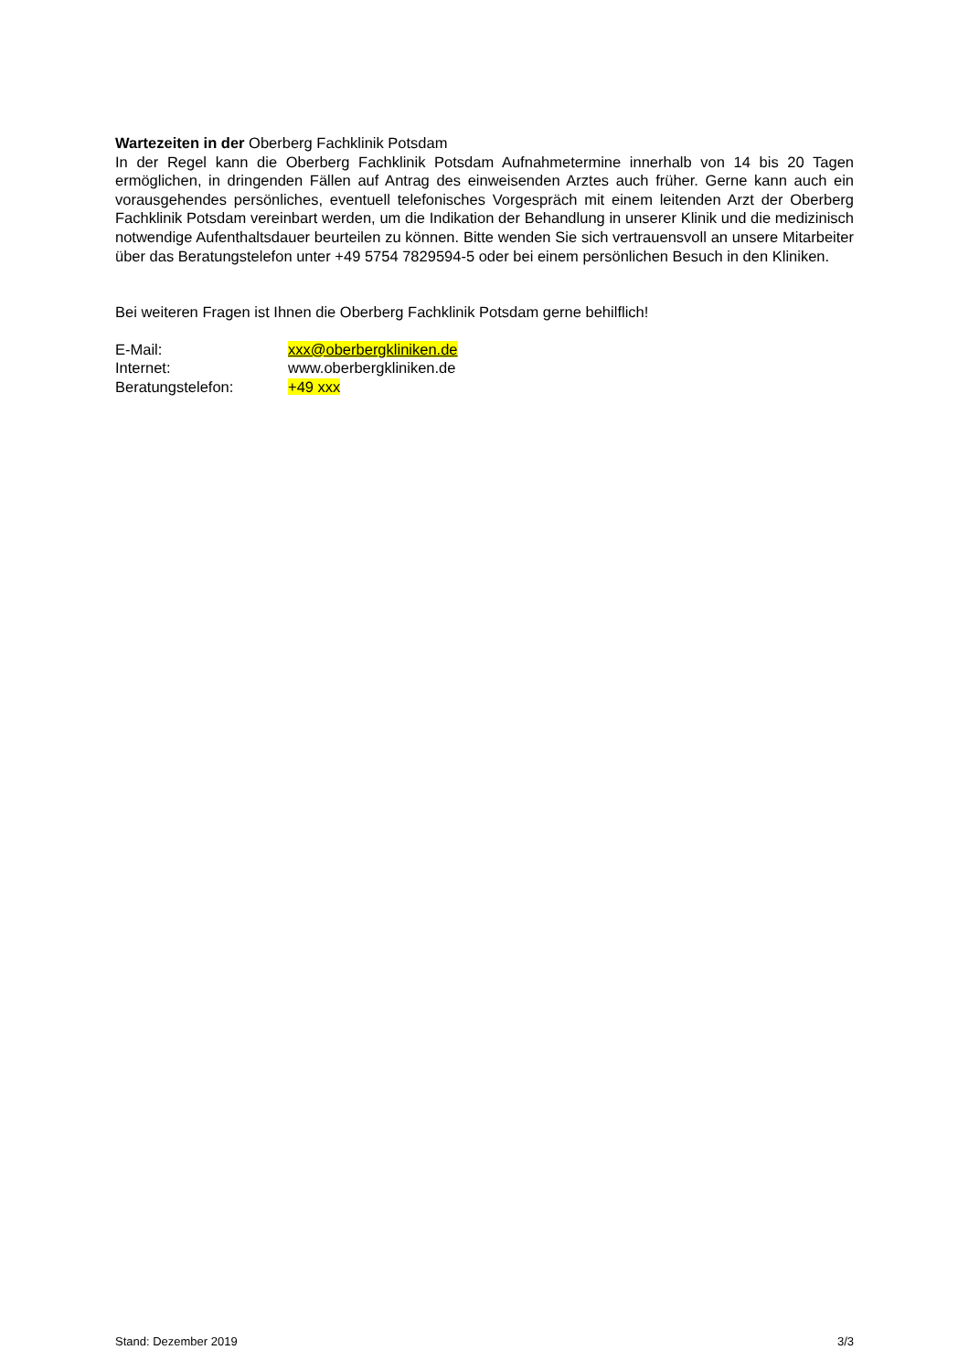Wartezeiten in der Oberberg Fachklinik Potsdam
In der Regel kann die Oberberg Fachklinik Potsdam Aufnahmetermine innerhalb von 14 bis 20 Tagen ermöglichen, in dringenden Fällen auf Antrag des einweisenden Arztes auch früher. Gerne kann auch ein vorausgehendes persönliches, eventuell telefonisches Vorgespräch mit einem leitenden Arzt der Oberberg Fachklinik Potsdam vereinbart werden, um die Indikation der Behandlung in unserer Klinik und die medizinisch notwendige Aufenthaltsdauer beurteilen zu können. Bitte wenden Sie sich vertrau­ensvoll an unsere Mitarbeiter über das Beratungstelefon unter +49 5754 7829594-5 oder bei einem persönlichen Besuch in den Kliniken.
Bei weiteren Fragen ist Ihnen die Oberberg Fachklinik Potsdam gerne behilflich!
| E-Mail: | xxx@oberbergkliniken.de |
| Internet: | www.oberbergkliniken.de |
| Beratungstelefon: | +49 xxx |
Stand: Dezember 2019 3/3